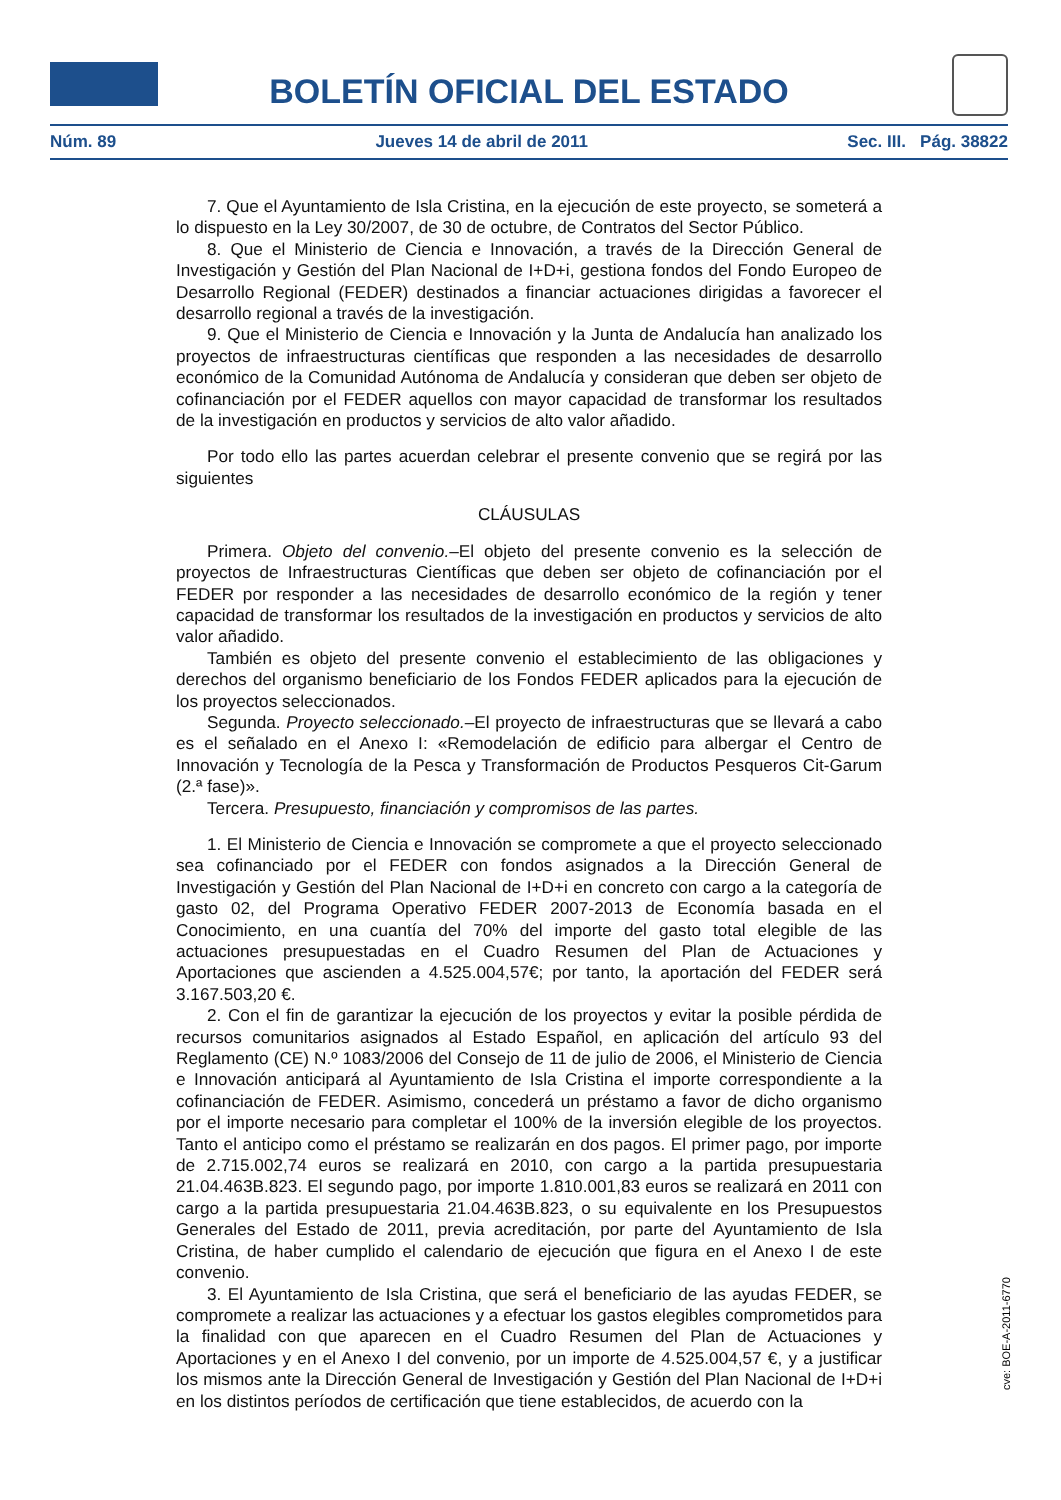BOLETÍN OFICIAL DEL ESTADO
Núm. 89 Jueves 14 de abril de 2011 Sec. III. Pág. 38822
7. Que el Ayuntamiento de Isla Cristina, en la ejecución de este proyecto, se someterá a lo dispuesto en la Ley 30/2007, de 30 de octubre, de Contratos del Sector Público.
8. Que el Ministerio de Ciencia e Innovación, a través de la Dirección General de Investigación y Gestión del Plan Nacional de I+D+i, gestiona fondos del Fondo Europeo de Desarrollo Regional (FEDER) destinados a financiar actuaciones dirigidas a favorecer el desarrollo regional a través de la investigación.
9. Que el Ministerio de Ciencia e Innovación y la Junta de Andalucía han analizado los proyectos de infraestructuras científicas que responden a las necesidades de desarrollo económico de la Comunidad Autónoma de Andalucía y consideran que deben ser objeto de cofinanciación por el FEDER aquellos con mayor capacidad de transformar los resultados de la investigación en productos y servicios de alto valor añadido.
Por todo ello las partes acuerdan celebrar el presente convenio que se regirá por las siguientes
CLÁUSULAS
Primera. Objeto del convenio.–El objeto del presente convenio es la selección de proyectos de Infraestructuras Científicas que deben ser objeto de cofinanciación por el FEDER por responder a las necesidades de desarrollo económico de la región y tener capacidad de transformar los resultados de la investigación en productos y servicios de alto valor añadido.
También es objeto del presente convenio el establecimiento de las obligaciones y derechos del organismo beneficiario de los Fondos FEDER aplicados para la ejecución de los proyectos seleccionados.
Segunda. Proyecto seleccionado.–El proyecto de infraestructuras que se llevará a cabo es el señalado en el Anexo I: «Remodelación de edificio para albergar el Centro de Innovación y Tecnología de la Pesca y Transformación de Productos Pesqueros Cit-Garum (2.ª fase)».
Tercera. Presupuesto, financiación y compromisos de las partes.
1. El Ministerio de Ciencia e Innovación se compromete a que el proyecto seleccionado sea cofinanciado por el FEDER con fondos asignados a la Dirección General de Investigación y Gestión del Plan Nacional de I+D+i en concreto con cargo a la categoría de gasto 02, del Programa Operativo FEDER 2007-2013 de Economía basada en el Conocimiento, en una cuantía del 70% del importe del gasto total elegible de las actuaciones presupuestadas en el Cuadro Resumen del Plan de Actuaciones y Aportaciones que ascienden a 4.525.004,57€; por tanto, la aportación del FEDER será 3.167.503,20 €.
2. Con el fin de garantizar la ejecución de los proyectos y evitar la posible pérdida de recursos comunitarios asignados al Estado Español, en aplicación del artículo 93 del Reglamento (CE) N.º 1083/2006 del Consejo de 11 de julio de 2006, el Ministerio de Ciencia e Innovación anticipará al Ayuntamiento de Isla Cristina el importe correspondiente a la cofinanciación de FEDER. Asimismo, concederá un préstamo a favor de dicho organismo por el importe necesario para completar el 100% de la inversión elegible de los proyectos. Tanto el anticipo como el préstamo se realizarán en dos pagos. El primer pago, por importe de 2.715.002,74 euros se realizará en 2010, con cargo a la partida presupuestaria 21.04.463B.823. El segundo pago, por importe 1.810.001,83 euros se realizará en 2011 con cargo a la partida presupuestaria 21.04.463B.823, o su equivalente en los Presupuestos Generales del Estado de 2011, previa acreditación, por parte del Ayuntamiento de Isla Cristina, de haber cumplido el calendario de ejecución que figura en el Anexo I de este convenio.
3. El Ayuntamiento de Isla Cristina, que será el beneficiario de las ayudas FEDER, se compromete a realizar las actuaciones y a efectuar los gastos elegibles comprometidos para la finalidad con que aparecen en el Cuadro Resumen del Plan de Actuaciones y Aportaciones y en el Anexo I del convenio, por un importe de 4.525.004,57 €, y a justificar los mismos ante la Dirección General de Investigación y Gestión del Plan Nacional de I+D+i en los distintos períodos de certificación que tiene establecidos, de acuerdo con la
cve: BOE-A-2011-6770